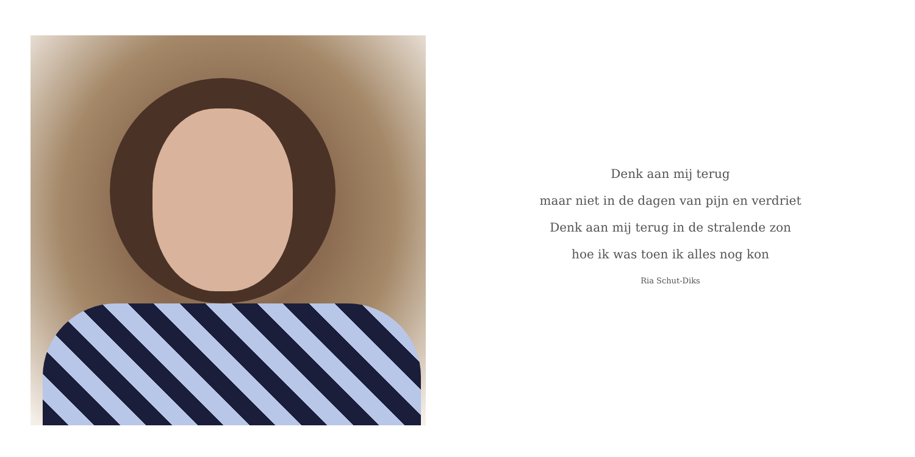Denk aan mij terug
maar niet in de dagen van pijn en verdriet
Denk aan mij terug in de stralende zon
hoe ik was toen ik alles nog kon
Ria Schut-Diks